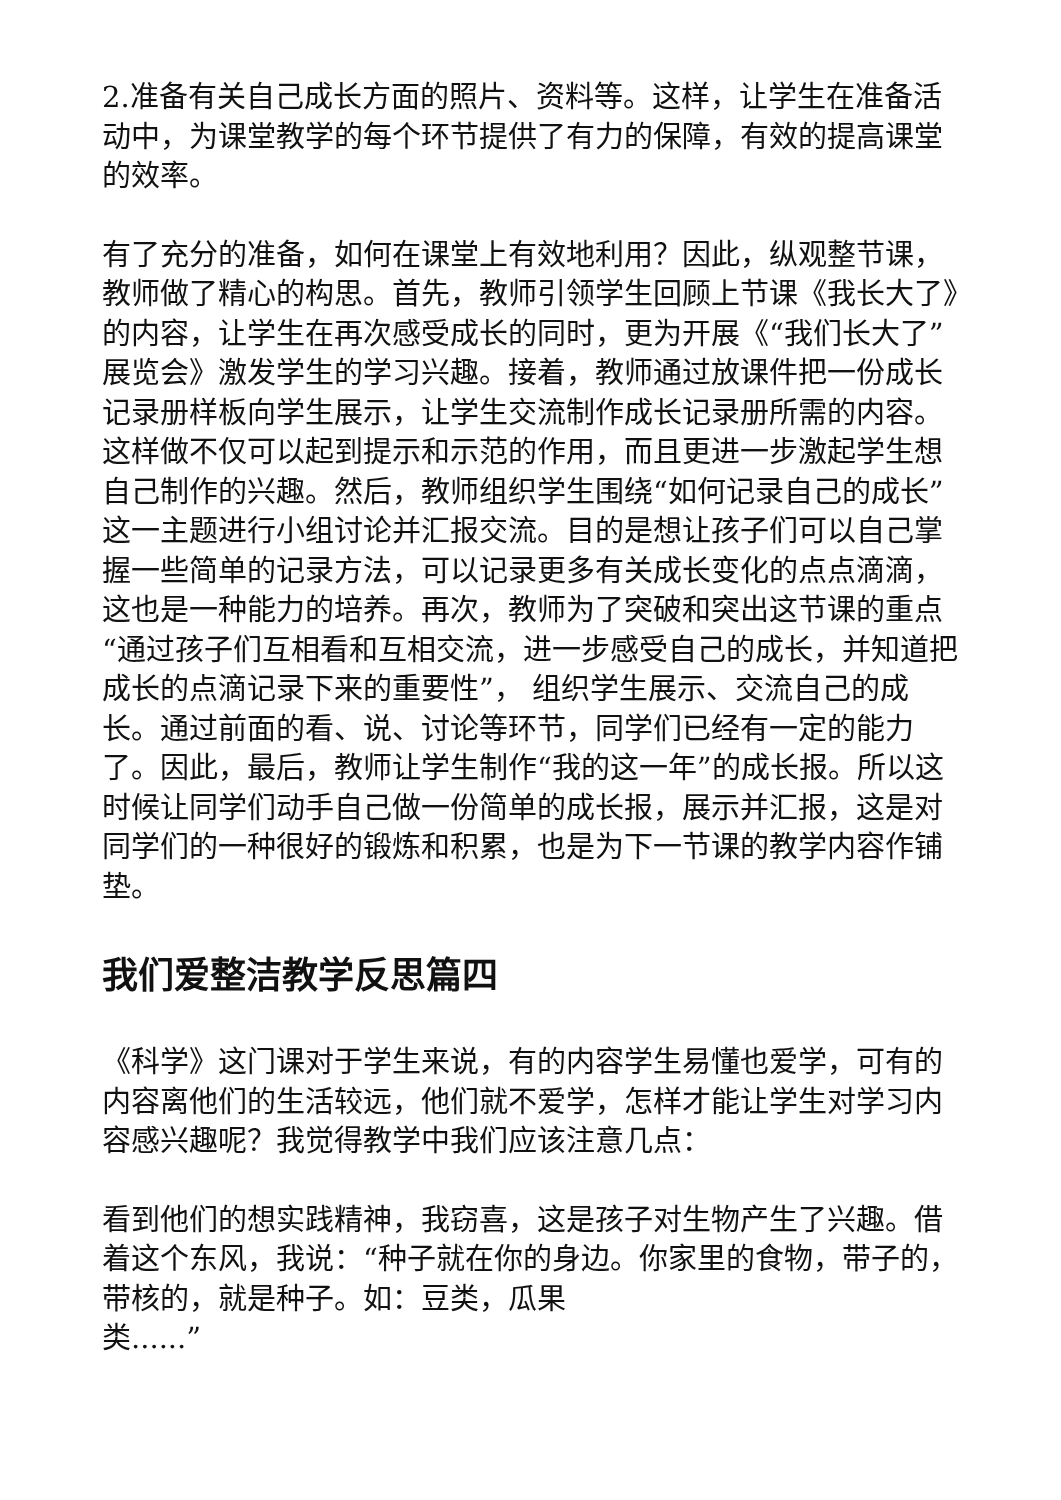2.准备有关自己成长方面的照片、资料等。这样，让学生在准备活动中，为课堂教学的每个环节提供了有力的保障，有效的提高课堂的效率。
有了充分的准备，如何在课堂上有效地利用？因此，纵观整节课，教师做了精心的构思。首先，教师引领学生回顾上节课《我长大了》的内容，让学生在再次感受成长的同时，更为开展《“我们长大了”展览会》激发学生的学习兴趣。接着，教师通过放课件把一份成长记录册样板向学生展示，让学生交流制作成长记录册所需的内容。这样做不仅可以起到提示和示范的作用，而且更进一步激起学生想自己制作的兴趣。然后，教师组织学生围绕“如何记录自己的成长”这一主题进行小组讨论并汇报交流。目的是想让孩子们可以自己掌握一些简单的记录方法，可以记录更多有关成长变化的点点滴滴，这也是一种能力的培养。再次，教师为了突破和突出这节课的重点“通过孩子们互相看和互相交流，进一步感受自己的成长，并知道把成长的点滴记录下来的重要性”， 组织学生展示、交流自己的成长。通过前面的看、说、讨论等环节，同学们已经有一定的能力了。因此，最后，教师让学生制作“我的这一年”的成长报。所以这时候让同学们动手自己做一份简单的成长报，展示并汇报，这是对同学们的一种很好的锻炼和积累，也是为下一节课的教学内容作铺垫。
我们爱整洁教学反思篇四
《科学》这门课对于学生来说，有的内容学生易懂也爱学，可有的内容离他们的生活较远，他们就不爱学，怎样才能让学生对学习内容感兴趣呢？我觉得教学中我们应该注意几点：
看到他们的想实践精神，我窃喜，这是孩子对生物产生了兴趣。借着这个东风，我说：“种子就在你的身边。你家里的食物，带子的，带核的，就是种子。如：豆类，瓜果
类......”